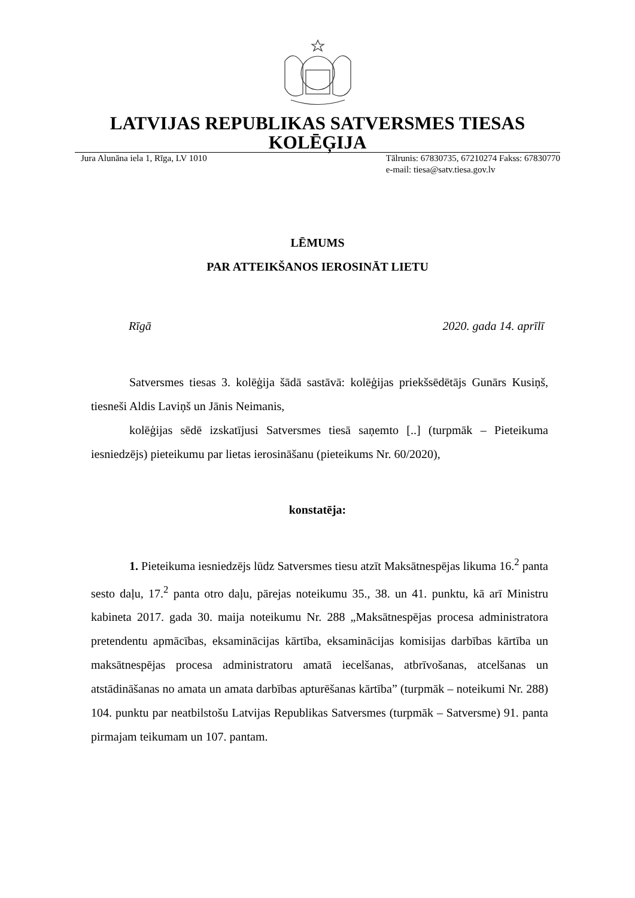LATVIJAS REPUBLIKAS SATVERSMES TIESAS
KOLĒĢIJA
Jura Alunāna iela 1, Rīga, LV 1010
Tālrunis: 67830735, 67210274 Fakss: 67830770
e-mail: tiesa@satv.tiesa.gov.lv
LĒMUMS
PAR ATTEIKŠANOS IEROSINĀT LIETU
Rīgā 2020. gada 14. aprīlī
Satversmes tiesas 3. kolēģija šādā sastāvā: kolēģijas priekšsēdētājs Gunārs Kusiņš, tiesneši Aldis Laviņš un Jānis Neimanis,
kolēģijas sēdē izskatījusi Satversmes tiesā saņemto [..] (turpmāk – Pieteikuma iesniedzējs) pieteikumu par lietas ierosināšanu (pieteikums Nr. 60/2020),
konstatēja:
1. Pieteikuma iesniedzējs lūdz Satversmes tiesu atzīt Maksātnespējas likuma 16.<sup>2</sup> panta sesto daļu, 17.<sup>2</sup> panta otro daļu, pārejas noteikumu 35., 38. un 41. punktu, kā arī Ministru kabineta 2017. gada 30. maija noteikumu Nr. 288 „Maksātnespējas procesa administratora pretendentu apmācības, eksaminācijas kārtība, eksaminācijas komisijas darbības kārtība un maksātnespējas procesa administratoru amatā iecelšanas, atbrīvošanas, atcelšanas un atstādināšanas no amata un amata darbības apturēšanas kārtība” (turpmāk – noteikumi Nr. 288) 104. punktu par neatbilstošu Latvijas Republikas Satversmes (turpmāk – Satversme) 91. panta pirmajam teikumam un 107. pantam.